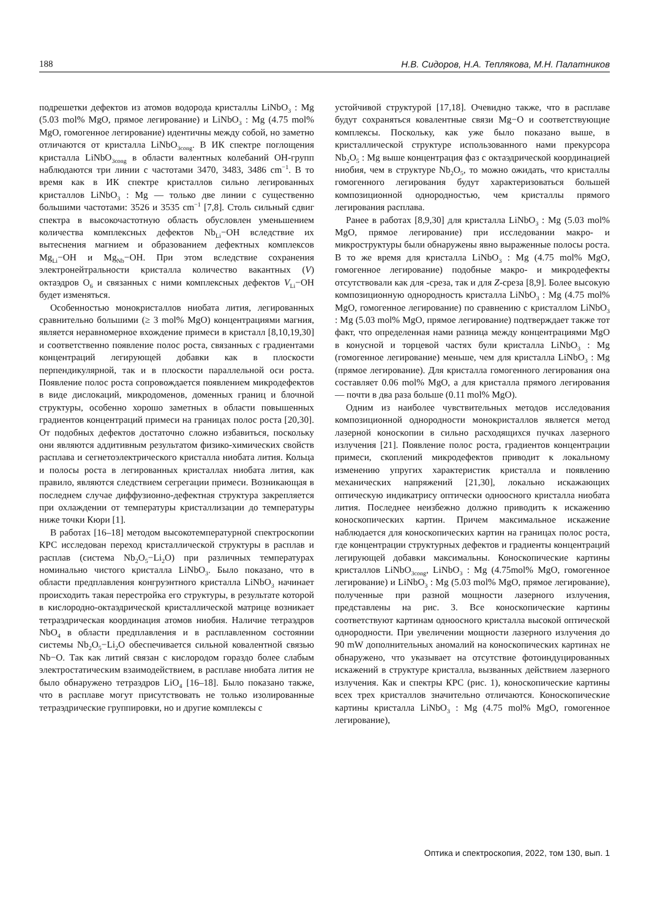188 Н.В. Сидоров, Н.А. Теплякова, М.Н. Палатников
подрешетки дефектов из атомов водорода кристаллы LiNbO<sub>3</sub> : Mg (5.03 mol% MgO, прямое легирование) и LiNbO<sub>3</sub> : Mg (4.75 mol% MgO, гомогенное легирование) идентичны между собой, но заметно отличаются от кристалла LiNbO<sub>3cong</sub>. В ИК спектре поглощения кристалла LiNbO<sub>3cong</sub> в области валентных колебаний OH-групп наблюдаются три линии с частотами 3470, 3483, 3486 cm<sup>−1</sup>. В то время как в ИК спектре кристаллов сильно легированных кристаллов LiNbO<sub>3</sub> : Mg — только две линии с существенно большими частотами: 3526 и 3535 cm<sup>−1</sup> [7,8]. Столь сильный сдвиг спектра в высокочастотную область обусловлен уменьшением количества комплексных дефектов Nb<sub>Li</sub>−OH вследствие их вытеснения магнием и образованием дефектных комплексов Mg<sub>Li</sub>−OH и Mg<sub>Nb</sub>−OH. При этом вследствие сохранения электронейтральности кристалла количество вакантных (V) октаэдров O<sub>6</sub> и связанных с ними комплексных дефектов V<sub>Li</sub>−OH будет изменяться.
Особенностью монокристаллов ниобата лития, легированных сравнительно большими (≥ 3 mol% MgO) концентрациями магния, является неравномерное вхождение примеси в кристалл [8,10,19,30] и соответственно появление полос роста, связанных с градиентами концентраций легирующей добавки как в плоскости перпендикулярной, так и в плоскости параллельной оси роста. Появление полос роста сопровождается появлением микродефектов в виде дислокаций, микродоменов, доменных границ и блочной структуры, особенно хорошо заметных в области повышенных градиентов концентраций примеси на границах полос роста [20,30]. От подобных дефектов достаточно сложно избавиться, поскольку они являются аддитивным результатом физико-химических свойств расплава и сегнетоэлектрического кристалла ниобата лития. Кольца и полосы роста в легированных кристаллах ниобата лития, как правило, являются следствием сегрегации примеси. Возникающая в последнем случае диффузионно-дефектная структура закрепляется при охлаждении от температуры кристаллизации до температуры ниже точки Кюри [1].
В работах [16–18] методом высокотемпературной спектроскопии КРС исследован переход кристаллической структуры в расплав и расплав (система Nb<sub>2</sub>O<sub>5</sub>−Li<sub>2</sub>O) при различных температурах номинально чистого кристалла LiNbO<sub>3</sub>. Было показано, что в области предплавления конгруэнтного кристалла LiNbO<sub>3</sub> начинает происходить такая перестройка его структуры, в результате которой в кислородно-октаэдрической кристаллической матрице возникает тетраэдрическая координация атомов ниобия. Наличие тетраэдров NbO<sub>4</sub> в области предплавления и в расплавленном состоянии системы Nb<sub>2</sub>O<sub>5</sub>−Li<sub>2</sub>O обеспечивается сильной ковалентной связью Nb−O. Так как литий связан с кислородом гораздо более слабым электростатическим взаимодействием, в расплаве ниобата лития не было обнаружено тетраэдров LiO<sub>4</sub> [16–18]. Было показано также, что в расплаве могут присутствовать не только изолированные тетраэдрические группировки, но и другие комплексы с
устойчивой структурой [17,18]. Очевидно также, что в расплаве будут сохраняться ковалентные связи Mg−O и соответствующие комплексы. Поскольку, как уже было показано выше, в кристаллической структуре использованного нами прекурсора Nb<sub>2</sub>O<sub>5</sub> : Mg выше концентрация фаз с октаэдрической координацией ниобия, чем в структуре Nb<sub>2</sub>O<sub>5</sub>, то можно ожидать, что кристаллы гомогенного легирования будут характеризоваться большей композиционной однородностью, чем кристаллы прямого легирования расплава.
Ранее в работах [8,9,30] для кристалла LiNbO<sub>3</sub> : Mg (5.03 mol% MgO, прямое легирование) при исследовании макро- и микроструктуры были обнаружены явно выраженные полосы роста. В то же время для кристалла LiNbO<sub>3</sub> : Mg (4.75 mol% MgO, гомогенное легирование) подобные макро- и микродефекты отсутствовали как для -среза, так и для Z-среза [8,9]. Более высокую композиционную однородность кристалла LiNbO<sub>3</sub> : Mg (4.75 mol% MgO, гомогенное легирование) по сравнению с кристаллом LiNbO<sub>3</sub> : Mg (5.03 mol% MgO, прямое легирование) подтверждает также тот факт, что определенная нами разница между концентрациями MgO в конусной и торцевой частях були кристалла LiNbO<sub>3</sub> : Mg (гомогенное легирование) меньше, чем для кристалла LiNbO<sub>3</sub> : Mg (прямое легирование). Для кристалла гомогенного легирования она составляет 0.06 mol% MgO, а для кристалла прямого легирования — почти в два раза больше (0.11 mol% MgO).
Одним из наиболее чувствительных методов исследования композиционной однородности монокристаллов является метод лазерной коноскопии в сильно расходящихся пучках лазерного излучения [21]. Появление полос роста, градиентов концентрации примеси, скоплений микродефектов приводит к локальному изменению упругих характеристик кристалла и появлению механических напряжений [21,30], локально искажающих оптическую индикатрису оптически одноосного кристалла ниобата лития. Последнее неизбежно должно приводить к искажению коноскопических картин. Причем максимальное искажение наблюдается для коноскопических картин на границах полос роста, где концентрации структурных дефектов и градиенты концентраций легирующей добавки максимальны. Коноскопические картины кристаллов LiNbO<sub>3cong</sub>, LiNbO<sub>3</sub> : Mg (4.75mol% MgO, гомогенное легирование) и LiNbO<sub>3</sub> : Mg (5.03 mol% MgO, прямое легирование), полученные при разной мощности лазерного излучения, представлены на рис. 3. Все коноскопические картины соответствуют картинам одноосного кристалла высокой оптической однородности. При увеличении мощности лазерного излучения до 90 mW дополнительных аномалий на коноскопических картинах не обнаружено, что указывает на отсутствие фотоиндуцированных искажений в структуре кристалла, вызванных действием лазерного излучения. Как и спектры КРС (рис. 1), коноскопические картины всех трех кристаллов значительно отличаются. Коноскопические картины кристалла LiNbO<sub>3</sub> : Mg (4.75 mol% MgO, гомогенное легирование),
Оптика и спектроскопия, 2022, том 130, вып. 1